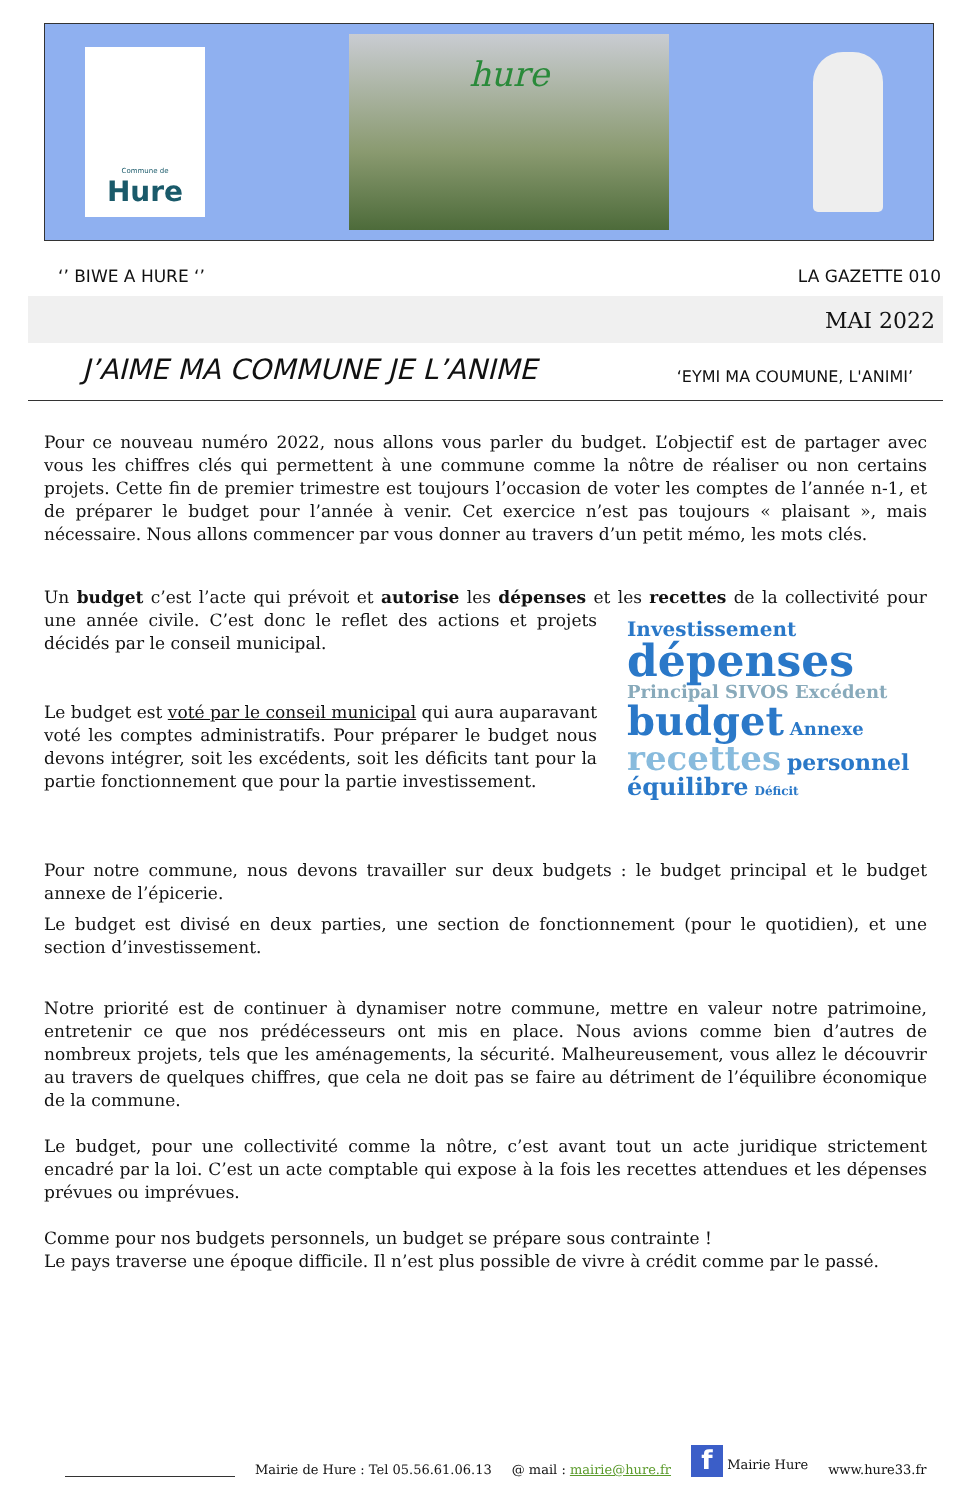Commune de
Hure
hure
‘’ BIWE A HURE ‘’ LA GAZETTE 010
MAI 2022
J’AIME MA COMMUNE JE L’ANIME ‘EYMI MA COUMUNE, L'ANIMI’
Pour ce nouveau numéro 2022, nous allons vous parler du budget. L’objectif est de partager avec vous les chiffres clés qui permettent à une commune comme la nôtre de réaliser ou non certains projets. Cette fin de premier trimestre est toujours l’occasion de voter les comptes de l’année n-1, et de préparer le budget pour l’année à venir. Cet exercice n’est pas toujours « plaisant », mais nécessaire. Nous allons commencer par vous donner au travers d’un petit mémo, les mots clés.
Un budget c’est l’acte qui prévoit et autorise les dépenses et les recettes de la collectivité pour Investissement
dépenses Principal SIVOS Excédent
budget Annexe
recettes personnel
équilibre Déficit une année civile. C’est donc le reflet des actions et projets décidés par le conseil municipal.
Le budget est voté par le conseil municipal qui aura auparavant voté les comptes administratifs. Pour préparer le budget nous devons intégrer, soit les excédents, soit les déficits tant pour la partie fonctionnement que pour la partie investissement.
Pour notre commune, nous devons travailler sur deux budgets : le budget principal et le budget annexe de l’épicerie.
Le budget est divisé en deux parties, une section de fonctionnement (pour le quotidien), et une section d’investissement.
Notre priorité est de continuer à dynamiser notre commune, mettre en valeur notre patrimoine, entretenir ce que nos prédécesseurs ont mis en place. Nous avions comme bien d’autres de nombreux projets, tels que les aménagements, la sécurité. Malheureusement, vous allez le découvrir au travers de quelques chiffres, que cela ne doit pas se faire au détriment de l’équilibre économique de la commune.
Le budget, pour une collectivité comme la nôtre, c’est avant tout un acte juridique strictement encadré par la loi. C’est un acte comptable qui expose à la fois les recettes attendues et les dépenses prévues ou imprévues.
Comme pour nos budgets personnels, un budget se prépare sous contrainte !
Le pays traverse une époque difficile. Il n’est plus possible de vivre à crédit comme par le passé.
Mairie de Hure : Tel 05.56.61.06.13 @ mail : mairie@hure.fr f Mairie Hure www.hure33.fr